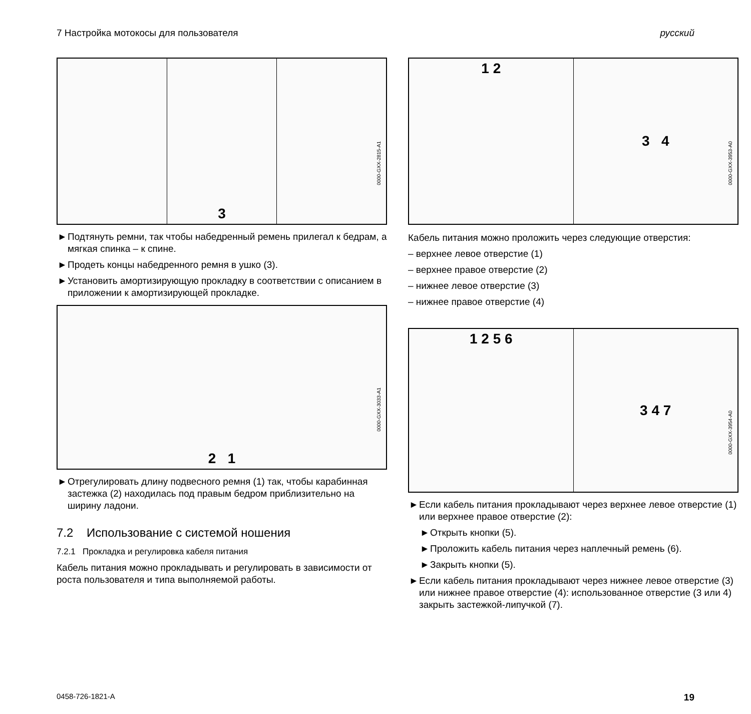7 Настройка мотокосы для пользователя русский
3
0000-GXX-2815-A1
► Подтянуть ремни, так чтобы набедренный ремень прилегал к бедрам, а мягкая спинка – к спине.
► Продеть концы набедренного ремня в ушко (3).
► Установить амортизирующую прокладку в соответствии с описанием в приложении к амортизирующей прокладке.
2 1
0000-GXX-3033-A1
► Отрегулировать длину подвесного ремня (1) так, чтобы карабинная застежка (2) находилась под правым бедром приблизительно на ширину ладони.
7.2 Использование с системой ношения
7.2.1 Прокладка и регулировка кабеля питания
Кабель питания можно прокладывать и регулировать в зависимости от роста пользователя и типа выполняемой работы.
1 2 3 4
0000-GXX-3953-A0
Кабель питания можно проложить через следующие отверстия:
– верхнее левое отверстие (1)
– верхнее правое отверстие (2)
– нижнее левое отверстие (3)
– нижнее правое отверстие (4)
1 2 5 6 3 4 7
0000-GXX-3954-A0
► Если кабель питания прокладывают через верхнее левое отверстие (1) или верхнее правое отверстие (2):
► Открыть кнопки (5).
► Проложить кабель питания через наплечный ремень (6).
► Закрыть кнопки (5).
► Если кабель питания прокладывают через нижнее левое отверстие (3) или нижнее правое отверстие (4): использованное отверстие (3 или 4) закрыть застежкой-липучкой (7).
0458-726-1821-A 19